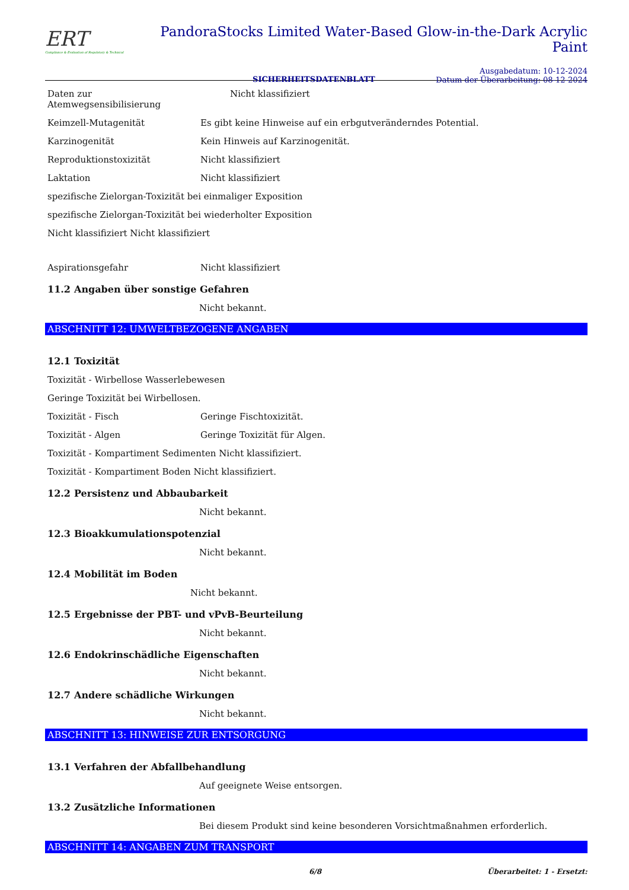ERT
Compliance & Evaluation of Regulatory & Technical
PandoraStocks Limited Water-Based Glow-in-the-Dark Acrylic Paint
SICHERHEITSDATENBLATT
Ausgabedatum: 10-12-2024
Datum der Überarbeitung: 08-12-2024
Daten zur Atemwegsensibilisierung
Nicht klassifiziert
Keimzell-Mutagenität Es gibt keine Hinweise auf ein erbgutveränderndes Potential.
Karzinogenität Kein Hinweis auf Karzinogenität.
Reproduktionstoxizität Nicht klassifiziert
Laktation Nicht klassifiziert
spezifische Zielorgan-Toxizität bei einmaliger Exposition
spezifische Zielorgan-Toxizität bei wiederholter Exposition
Nicht klassifiziert Nicht klassifiziert
Aspirationsgefahr Nicht klassifiziert
11.2 Angaben über sonstige Gefahren
Nicht bekannt.
ABSCHNITT 12: UMWELTBEZOGENE ANGABEN
12.1 Toxizität
Toxizität - Wirbellose Wasserlebewesen
Geringe Toxizität bei Wirbellosen.
Toxizität - Fisch Geringe Fischtoxizität.
Toxizität - Algen Geringe Toxizität für Algen.
Toxizität - Kompartiment Sedimenten Nicht klassifiziert.
Toxizität - Kompartiment Boden Nicht klassifiziert.
12.2 Persistenz und Abbaubarkeit
Nicht bekannt.
12.3 Bioakkumulationspotenzial
Nicht bekannt.
12.4 Mobilität im Boden
Nicht bekannt.
12.5 Ergebnisse der PBT- und vPvB-Beurteilung
Nicht bekannt.
12.6 Endokrinschädliche Eigenschaften
Nicht bekannt.
12.7 Andere schädliche Wirkungen
Nicht bekannt.
ABSCHNITT 13: HINWEISE ZUR ENTSORGUNG
13.1 Verfahren der Abfallbehandlung
Auf geeignete Weise entsorgen.
13.2 Zusätzliche Informationen
Bei diesem Produkt sind keine besonderen Vorsichtmaßnahmen erforderlich.
ABSCHNITT 14: ANGABEN ZUM TRANSPORT
6/8 Überarbeitet: 1 - Ersetzt: